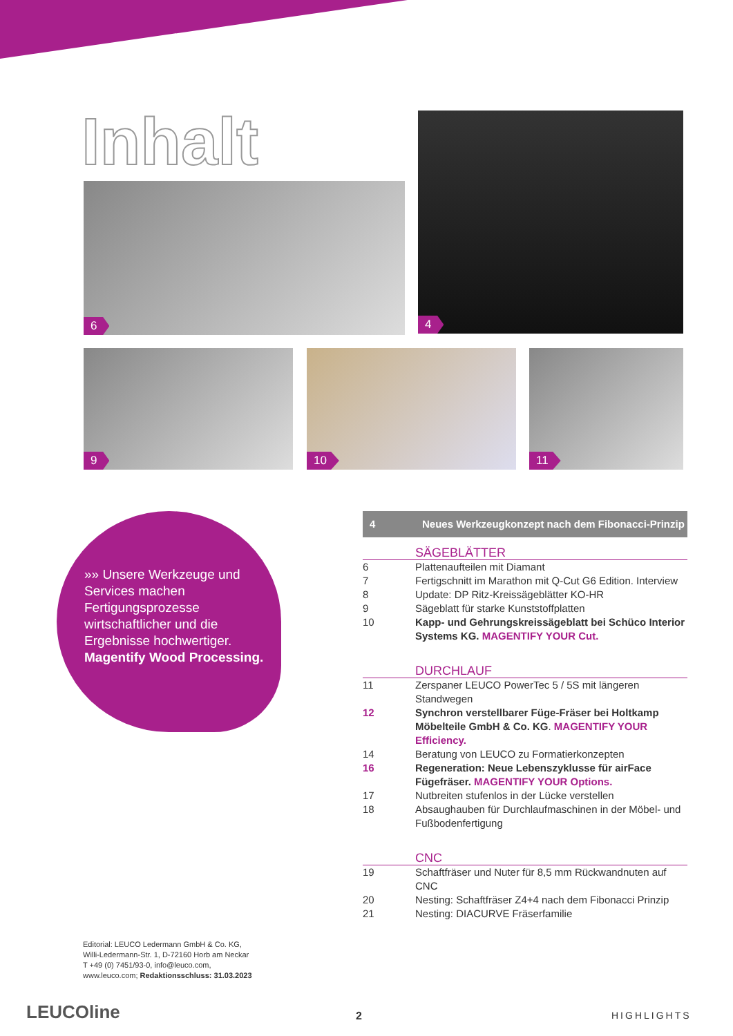Inhalt
6
4
9 10 11
»» Unsere Werkzeuge und Services machen Fertigungsprozesse wirtschaftlicher und die Ergebnisse hochwertiger. Magentify Wood Processing.
4 Neues Werkzeugkonzept nach dem Fibonacci-Prinzip
SÄGEBLÄTTER
6 Plattenaufteilen mit Diamant
7 Fertigschnitt im Marathon mit Q-Cut G6 Edition. Interview
8 Update: DP Ritz-Kreissägeblätter KO-HR
9 Sägeblatt für starke Kunststoffplatten
10 Kapp- und Gehrungskreissägeblatt bei Schüco Interior Systems KG. MAGENTIFY YOUR Cut.
DURCHLAUF
11 Zerspaner LEUCO PowerTec 5 / 5S mit längeren Standwegen
12 Synchron verstellbarer Füge-Fräser bei Holtkamp Möbelteile GmbH & Co. KG. MAGENTIFY YOUR Efficiency.
14 Beratung von LEUCO zu Formatierkonzepten
16 Regeneration: Neue Lebenszyklusse für airFace Fügefräser. MAGENTIFY YOUR Options.
17 Nutbreiten stufenlos in der Lücke verstellen
18 Absaughauben für Durchlaufmaschinen in der Möbel- und Fußbodenfertigung
CNC
19 Schaftfräser und Nuter für 8,5 mm Rückwandnuten auf CNC
20 Nesting: Schaftfräser Z4+4 nach dem Fibonacci Prinzip
21 Nesting: DIACURVE Fräserfamilie
Editorial: LEUCO Ledermann GmbH & Co. KG,
Willi-Ledermann-Str. 1, D-72160 Horb am Neckar
T +49 (0) 7451/93-0, info@leuco.com,
www.leuco.com; Redaktionsschluss: 31.03.2023
LEUCOline 2 HIGHLIGHTS